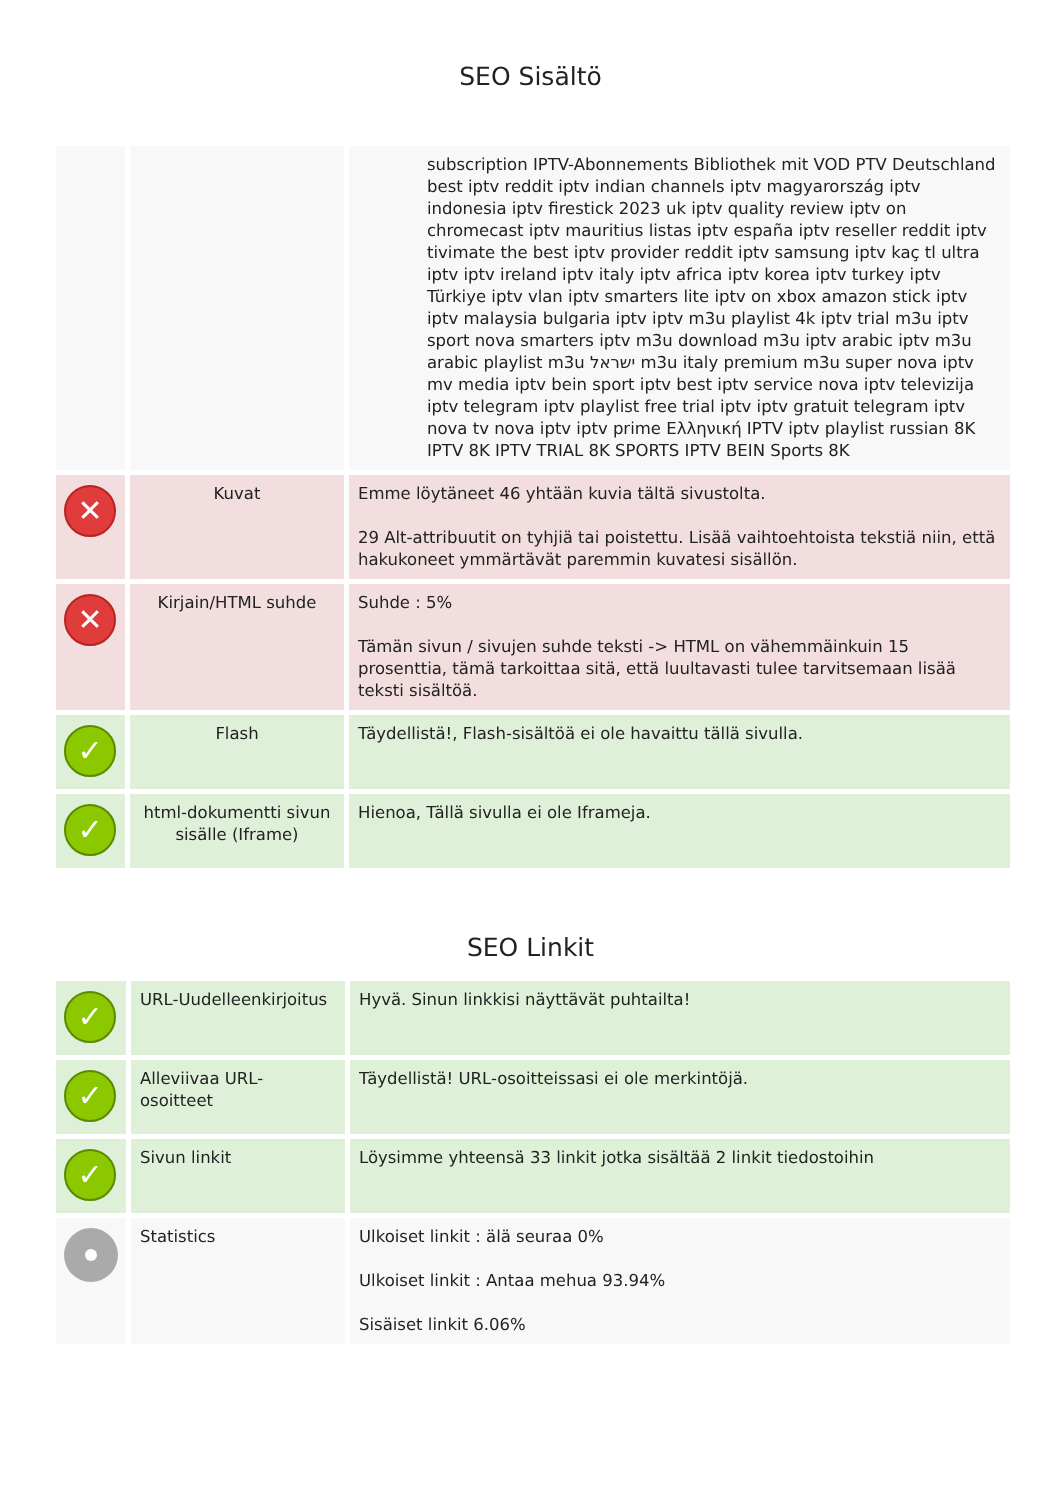SEO Sisältö
| | | subscription IPTV-Abonnements Bibliothek mit VOD PTV Deutschland best iptv reddit iptv indian channels iptv magyarország iptv indonesia iptv firestick 2023 uk iptv quality review iptv on chromecast iptv mauritius listas iptv españa iptv reseller reddit iptv tivimate the best iptv provider reddit iptv samsung iptv kaç tl ultra iptv iptv ireland iptv italy iptv africa iptv korea iptv turkey iptv Türkiye iptv vlan iptv smarters lite iptv on xbox amazon stick iptv iptv malaysia bulgaria iptv iptv m3u playlist 4k iptv trial m3u iptv sport nova smarters iptv m3u download m3u iptv arabic iptv m3u arabic playlist m3u ישראל m3u italy premium m3u super nova iptv mv media iptv bein sport iptv best iptv service nova iptv televizija iptv telegram iptv playlist free trial iptv iptv gratuit telegram iptv nova tv nova iptv iptv prime Ελληνική IPTV iptv playlist russian 8K IPTV 8K IPTV TRIAL 8K SPORTS IPTV BEIN Sports 8K |
| ✕ | Kuvat | Emme löytäneet 46 yhtään kuvia tältä sivustolta. 29 Alt-attribuutit on tyhjiä tai poistettu. Lisää vaihtoehtoista tekstiä niin, että hakukoneet ymmärtävät paremmin kuvatesi sisällön. |
| ✕ | Kirjain/HTML suhde | Suhde : 5% Tämän sivun / sivujen suhde teksti -> HTML on vähemmäinkuin 15 prosenttia, tämä tarkoittaa sitä, että luultavasti tulee tarvitsemaan lisää teksti sisältöä. |
| ✓ | Flash | Täydellistä!, Flash-sisältöä ei ole havaittu tällä sivulla. |
| ✓ | html-dokumentti sivun sisälle (Iframe) | Hienoa, Tällä sivulla ei ole Iframeja. |
SEO Linkit
| ✓ | URL-Uudelleenkirjoitus | Hyvä. Sinun linkkisi näyttävät puhtailta! |
| ✓ | Alleviivaa URL-osoitteet | Täydellistä! URL-osoitteissasi ei ole merkintöjä. |
| ✓ | Sivun linkit | Löysimme yhteensä 33 linkit jotka sisältää 2 linkit tiedostoihin |
| | Statistics | Ulkoiset linkit : älä seuraa 0% Ulkoiset linkit : Antaa mehua 93.94% Sisäiset linkit 6.06% |